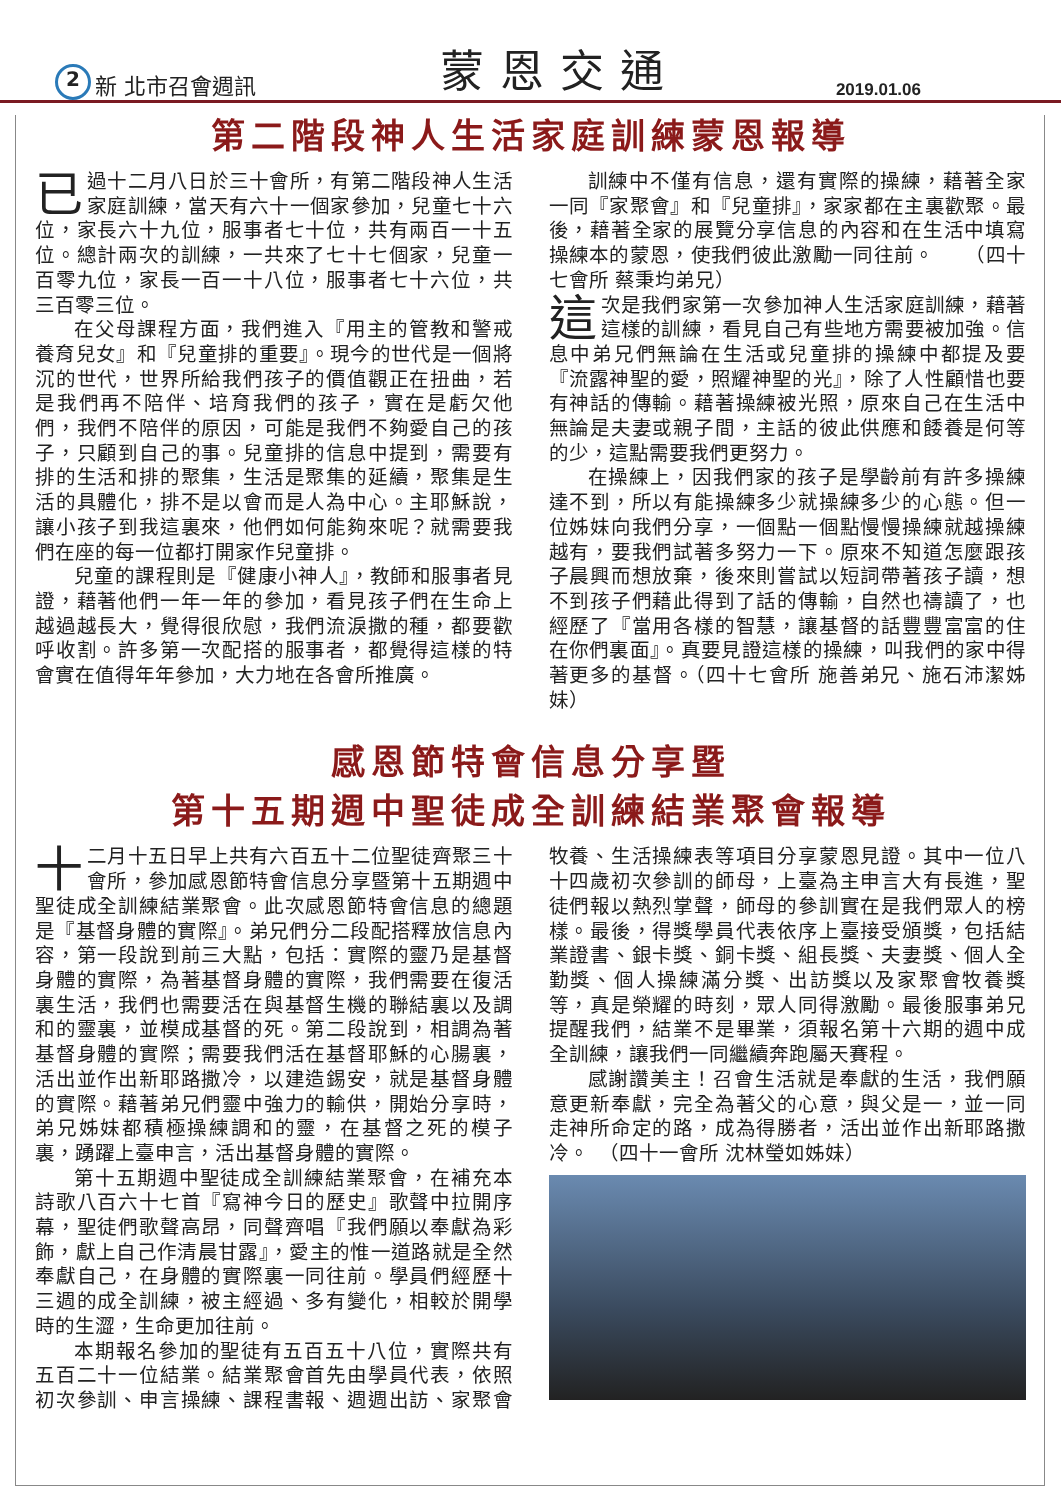2 新 北市召會週訊 蒙恩交通 2019.01.06
第二階段神人生活家庭訓練蒙恩報導
已過十二月八日於三十會所，有第二階段神人生活家庭訓練，當天有六十一個家參加，兒童七十六位，家長六十九位，服事者七十位，共有兩百一十五位。總計兩次的訓練，一共來了七十七個家，兒童一百零九位，家長一百一十八位，服事者七十六位，共三百零三位。
在父母課程方面，我們進入『用主的管教和警戒養育兒女』和『兒童排的重要』。現今的世代是一個將沉的世代，世界所給我們孩子的價值觀正在扭曲，若是我們再不陪伴、培育我們的孩子，實在是虧欠他們，我們不陪伴的原因，可能是我們不夠愛自己的孩子，只顧到自己的事。兒童排的信息中提到，需要有排的生活和排的聚集，生活是聚集的延續，聚集是生活的具體化，排不是以會而是人為中心。主耶穌說，讓小孩子到我這裏來，他們如何能夠來呢？就需要我們在座的每一位都打開家作兒童排。
兒童的課程則是『健康小神人』，教師和服事者見證，藉著他們一年一年的參加，看見孩子們在生命上越過越長大，覺得很欣慰，我們流淚撒的種，都要歡呼收割。許多第一次配搭的服事者，都覺得這樣的特會實在值得年年參加，大力地在各會所推廣。
訓練中不僅有信息，還有實際的操練，藉著全家一同『家聚會』和『兒童排』，家家都在主裏歡聚。最後，藉著全家的展覽分享信息的內容和在生活中填寫操練本的蒙恩，使我們彼此激勵一同往前。　　（四十七會所 蔡秉均弟兄）
這次是我們家第一次參加神人生活家庭訓練，藉著這樣的訓練，看見自己有些地方需要被加強。信息中弟兄們無論在生活或兒童排的操練中都提及要『流露神聖的愛，照耀神聖的光』，除了人性顧惜也要有神話的傳輸。藉著操練被光照，原來自己在生活中無論是夫妻或親子間，主話的彼此供應和餧養是何等的少，這點需要我們更努力。
在操練上，因我們家的孩子是學齡前有許多操練達不到，所以有能操練多少就操練多少的心態。但一位姊妹向我們分享，一個點一個點慢慢操練就越操練越有，要我們試著多努力一下。原來不知道怎麼跟孩子晨興而想放棄，後來則嘗試以短詞帶著孩子讀，想不到孩子們藉此得到了話的傳輸，自然也禱讀了，也經歷了『當用各樣的智慧，讓基督的話豐豐富富的住在你們裏面』。真要見證這樣的操練，叫我們的家中得著更多的基督。（四十七會所 施善弟兄、施石沛潔姊妹）
感恩節特會信息分享暨
第十五期週中聖徒成全訓練結業聚會報導
十二月十五日早上共有六百五十二位聖徒齊聚三十會所，參加感恩節特會信息分享暨第十五期週中聖徒成全訓練結業聚會。此次感恩節特會信息的總題是『基督身體的實際』。弟兄們分二段配搭釋放信息內容，第一段說到前三大點，包括：實際的靈乃是基督身體的實際，為著基督身體的實際，我們需要在復活裏生活，我們也需要活在與基督生機的聯結裏以及調和的靈裏，並模成基督的死。第二段說到，相調為著基督身體的實際；需要我們活在基督耶穌的心腸裏，活出並作出新耶路撒冷，以建造錫安，就是基督身體的實際。藉著弟兄們靈中強力的輸供，開始分享時，弟兄姊妹都積極操練調和的靈，在基督之死的模子裏，踴躍上臺申言，活出基督身體的實際。
第十五期週中聖徒成全訓練結業聚會，在補充本詩歌八百六十七首『寫神今日的歷史』歌聲中拉開序幕，聖徒們歌聲高昂，同聲齊唱『我們願以奉獻為彩飾，獻上自己作清晨甘露』，愛主的惟一道路就是全然奉獻自己，在身體的實際裏一同往前。學員們經歷十三週的成全訓練，被主經過、多有變化，相較於開學時的生澀，生命更加往前。
本期報名參加的聖徒有五百五十八位，實際共有五百二十一位結業。結業聚會首先由學員代表，依照初次參訓、申言操練、課程書報、週週出訪、家聚會牧養、生活操練表等項目分享蒙恩見證。其中一位八十四歲初次參訓的師母，上臺為主申言大有長進，聖徒們報以熱烈掌聲，師母的參訓實在是我們眾人的榜樣。最後，得獎學員代表依序上臺接受頒獎，包括結業證書、銀卡獎、銅卡獎、組長獎、夫妻獎、個人全勤獎、個人操練滿分獎、出訪獎以及家聚會牧養獎等，真是榮耀的時刻，眾人同得激勵。最後服事弟兄提醒我們，結業不是畢業，須報名第十六期的週中成全訓練，讓我們一同繼續奔跑屬天賽程。
感謝讚美主！召會生活就是奉獻的生活，我們願意更新奉獻，完全為著父的心意，與父是一，並一同走神所命定的路，成為得勝者，活出並作出新耶路撒冷。　（四十一會所 沈林瑩如姊妹）